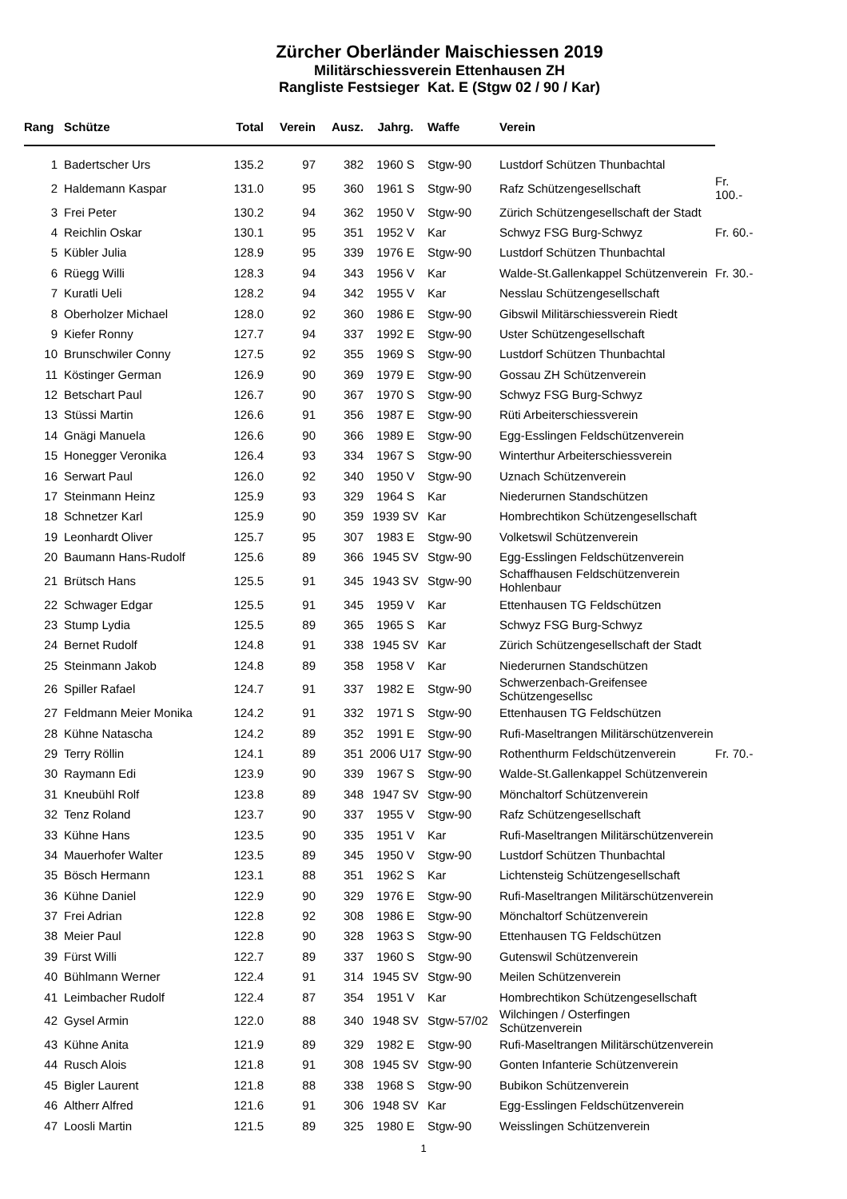Zürcher Oberländer Maischiessen 2019
Militärschiessverein Ettenhausen ZH
Rangliste Festsieger Kat. E (Stgw 02 / 90 / Kar)
| Rang | | Schütze | Total | Verein | Ausz. | Jahrg. | Waffe | Verein | |
| --- | --- | --- | --- | --- | --- | --- | --- | --- | --- |
| 1 | | Badertscher Urs | 135.2 | 97 | 382 | 1960 S | Stgw-90 | Lustdorf Schützen Thunbachtal | |
| 2 | | Haldemann Kaspar | 131.0 | 95 | 360 | 1961 S | Stgw-90 | Rafz Schützengesellschaft | Fr. 100.- |
| 3 | | Frei Peter | 130.2 | 94 | 362 | 1950 V | Stgw-90 | Zürich Schützengesellschaft der Stadt | |
| 4 | | Reichlin Oskar | 130.1 | 95 | 351 | 1952 V | Kar | Schwyz FSG Burg-Schwyz | Fr. 60.- |
| 5 | | Kübler Julia | 128.9 | 95 | 339 | 1976 E | Stgw-90 | Lustdorf Schützen Thunbachtal | |
| 6 | | Rüegg Willi | 128.3 | 94 | 343 | 1956 V | Kar | Walde-St.Gallenkappel Schützenverein | Fr. 30.- |
| 7 | | Kuratli Ueli | 128.2 | 94 | 342 | 1955 V | Kar | Nesslau Schützengesellschaft | |
| 8 | | Oberholzer Michael | 128.0 | 92 | 360 | 1986 E | Stgw-90 | Gibswil Militärschiessverein Riedt | |
| 9 | | Kiefer Ronny | 127.7 | 94 | 337 | 1992 E | Stgw-90 | Uster Schützengesellschaft | |
| 10 | | Brunschwiler Conny | 127.5 | 92 | 355 | 1969 S | Stgw-90 | Lustdorf Schützen Thunbachtal | |
| 11 | | Köstinger German | 126.9 | 90 | 369 | 1979 E | Stgw-90 | Gossau ZH Schützenverein | |
| 12 | | Betschart Paul | 126.7 | 90 | 367 | 1970 S | Stgw-90 | Schwyz FSG Burg-Schwyz | |
| 13 | | Stüssi Martin | 126.6 | 91 | 356 | 1987 E | Stgw-90 | Rüti Arbeiterschiessverein | |
| 14 | | Gnägi Manuela | 126.6 | 90 | 366 | 1989 E | Stgw-90 | Egg-Esslingen Feldschützenverein | |
| 15 | | Honegger Veronika | 126.4 | 93 | 334 | 1967 S | Stgw-90 | Winterthur Arbeiterschiessverein | |
| 16 | | Serwart Paul | 126.0 | 92 | 340 | 1950 V | Stgw-90 | Uznach Schützenverein | |
| 17 | | Steinmann Heinz | 125.9 | 93 | 329 | 1964 S | Kar | Niederurnen Standschützen | |
| 18 | | Schnetzer Karl | 125.9 | 90 | 359 | 1939 SV | Kar | Hombrechtikon Schützengesellschaft | |
| 19 | | Leonhardt Oliver | 125.7 | 95 | 307 | 1983 E | Stgw-90 | Volketswil Schützenverein | |
| 20 | | Baumann Hans-Rudolf | 125.6 | 89 | 366 | 1945 SV | Stgw-90 | Egg-Esslingen Feldschützenverein | |
| 21 | | Brütsch Hans | 125.5 | 91 | 345 | 1943 SV | Stgw-90 | Schaffhausen Feldschützenverein Hohlenbaur | |
| 22 | | Schwager Edgar | 125.5 | 91 | 345 | 1959 V | Kar | Ettenhausen TG Feldschützen | |
| 23 | | Stump Lydia | 125.5 | 89 | 365 | 1965 S | Kar | Schwyz FSG Burg-Schwyz | |
| 24 | | Bernet Rudolf | 124.8 | 91 | 338 | 1945 SV | Kar | Zürich Schützengesellschaft der Stadt | |
| 25 | | Steinmann Jakob | 124.8 | 89 | 358 | 1958 V | Kar | Niederurnen Standschützen | |
| 26 | | Spiller Rafael | 124.7 | 91 | 337 | 1982 E | Stgw-90 | Schwerzenbach-Greifensee Schützengesellsc | |
| 27 | | Feldmann Meier Monika | 124.2 | 91 | 332 | 1971 S | Stgw-90 | Ettenhausen TG Feldschützen | |
| 28 | | Kühne Natascha | 124.2 | 89 | 352 | 1991 E | Stgw-90 | Rufi-Maseltrangen Militärschützenverein | |
| 29 | | Terry Röllin | 124.1 | 89 | 351 | 2006 U17 | Stgw-90 | Rothenthurm Feldschützenverein | Fr. 70.- |
| 30 | | Raymann Edi | 123.9 | 90 | 339 | 1967 S | Stgw-90 | Walde-St.Gallenkappel Schützenverein | |
| 31 | | Kneubühl Rolf | 123.8 | 89 | 348 | 1947 SV | Stgw-90 | Mönchaltorf Schützenverein | |
| 32 | | Tenz Roland | 123.7 | 90 | 337 | 1955 V | Stgw-90 | Rafz Schützengesellschaft | |
| 33 | | Kühne Hans | 123.5 | 90 | 335 | 1951 V | Kar | Rufi-Maseltrangen Militärschützenverein | |
| 34 | | Mauerhofer Walter | 123.5 | 89 | 345 | 1950 V | Stgw-90 | Lustdorf Schützen Thunbachtal | |
| 35 | | Bösch Hermann | 123.1 | 88 | 351 | 1962 S | Kar | Lichtensteig Schützengesellschaft | |
| 36 | | Kühne Daniel | 122.9 | 90 | 329 | 1976 E | Stgw-90 | Rufi-Maseltrangen Militärschützenverein | |
| 37 | | Frei Adrian | 122.8 | 92 | 308 | 1986 E | Stgw-90 | Mönchaltorf Schützenverein | |
| 38 | | Meier Paul | 122.8 | 90 | 328 | 1963 S | Stgw-90 | Ettenhausen TG Feldschützen | |
| 39 | | Fürst Willi | 122.7 | 89 | 337 | 1960 S | Stgw-90 | Gutenswil Schützenverein | |
| 40 | | Bühlmann Werner | 122.4 | 91 | 314 | 1945 SV | Stgw-90 | Meilen Schützenverein | |
| 41 | | Leimbacher Rudolf | 122.4 | 87 | 354 | 1951 V | Kar | Hombrechtikon Schützengesellschaft | |
| 42 | | Gysel Armin | 122.0 | 88 | 340 | 1948 SV | Stgw-57/02 | Wilchingen / Osterfingen Schützenverein | |
| 43 | | Kühne Anita | 121.9 | 89 | 329 | 1982 E | Stgw-90 | Rufi-Maseltrangen Militärschützenverein | |
| 44 | | Rusch Alois | 121.8 | 91 | 308 | 1945 SV | Stgw-90 | Gonten Infanterie Schützenverein | |
| 45 | | Bigler Laurent | 121.8 | 88 | 338 | 1968 S | Stgw-90 | Bubikon Schützenverein | |
| 46 | | Altherr Alfred | 121.6 | 91 | 306 | 1948 SV | Kar | Egg-Esslingen Feldschützenverein | |
| 47 | | Loosli Martin | 121.5 | 89 | 325 | 1980 E | Stgw-90 | Weisslingen Schützenverein | |
1